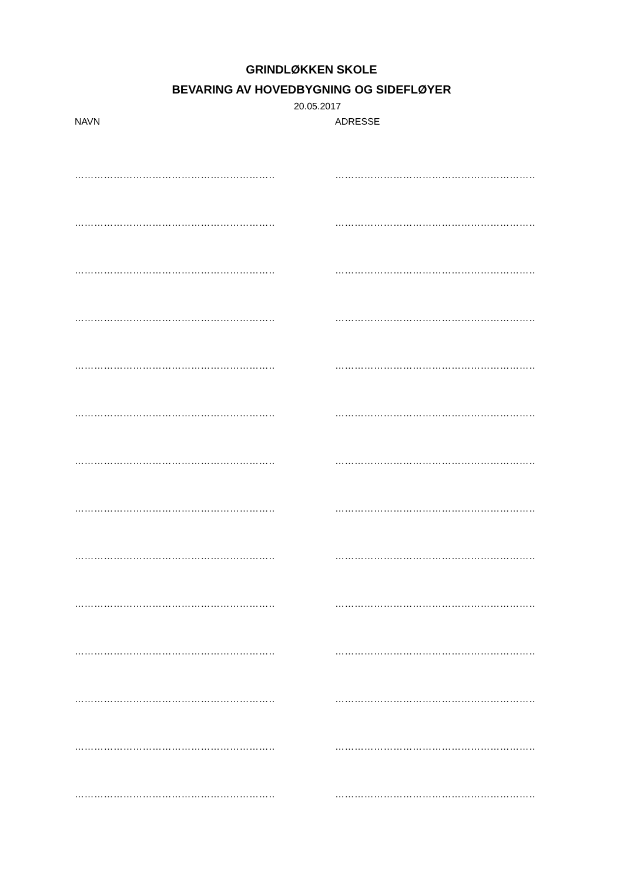GRINDLØKKEN SKOLE
BEVARING AV HOVEDBYGNING OG SIDEFLØYER
20.05.2017
NAVN ADRESSE
………………………………………………………………
………………………………………………………………
………………………………………………………………
………………………………………………………………
………………………………………………………………
………………………………………………………………
………………………………………………………………
………………………………………………………………
………………………………………………………………
………………………………………………………………
………………………………………………………………
………………………………………………………………
………………………………………………………………
………………………………………………………………
………………………………………………………………
………………………………………………………………
………………………………………………………………
………………………………………………………………
………………………………………………………………
………………………………………………………………
………………………………………………………………
………………………………………………………………
………………………………………………………………
………………………………………………………………
………………………………………………………………
………………………………………………………………
………………………………………………………………
………………………………………………………………